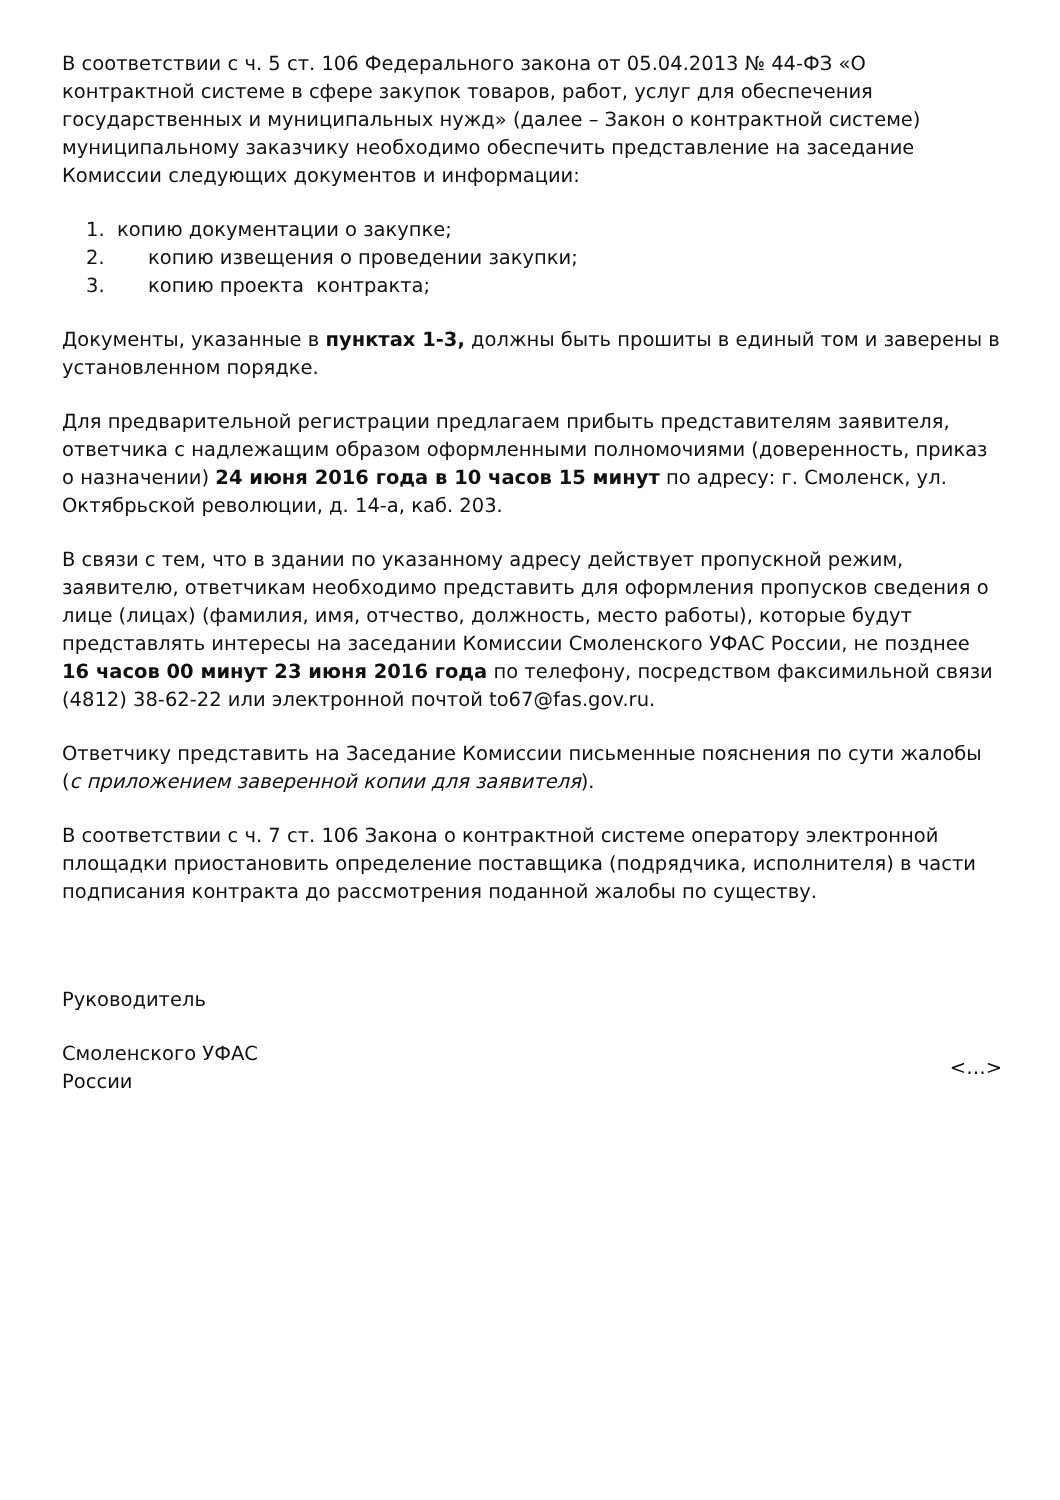В соответствии с ч. 5 ст. 106 Федерального закона от 05.04.2013 № 44-ФЗ «О контрактной системе в сфере закупок товаров, работ, услуг для обеспечения государственных и муниципальных нужд» (далее – Закон о контрактной системе) муниципальному заказчику необходимо обеспечить представление на заседание Комиссии следующих документов и информации:
1. копию документации о закупке;
2. копию извещения о проведении закупки;
3. копию проекта контракта;
Документы, указанные в пунктах 1-3, должны быть прошиты в единый том и заверены в установленном порядке.
Для предварительной регистрации предлагаем прибыть представителям заявителя, ответчика с надлежащим образом оформленными полномочиями (доверенность, приказ о назначении) 24 июня 2016 года в 10 часов 15 минут по адресу: г. Смоленск, ул. Октябрьской революции, д. 14-а, каб. 203.
В связи с тем, что в здании по указанному адресу действует пропускной режим, заявителю, ответчикам необходимо представить для оформления пропусков сведения о лице (лицах) (фамилия, имя, отчество, должность, место работы), которые будут представлять интересы на заседании Комиссии Смоленского УФАС России, не позднее 16 часов 00 минут 23 июня 2016 года по телефону, посредством факсимильной связи (4812) 38-62-22 или электронной почтой to67@fas.gov.ru.
Ответчику представить на Заседание Комиссии письменные пояснения по сути жалобы (с приложением заверенной копии для заявителя).
В соответствии с ч. 7 ст. 106 Закона о контрактной системе оператору электронной площадки приостановить определение поставщика (подрядчика, исполнителя) в части подписания контракта до рассмотрения поданной жалобы по существу.
Руководитель
Смоленского УФАС
России
<…>